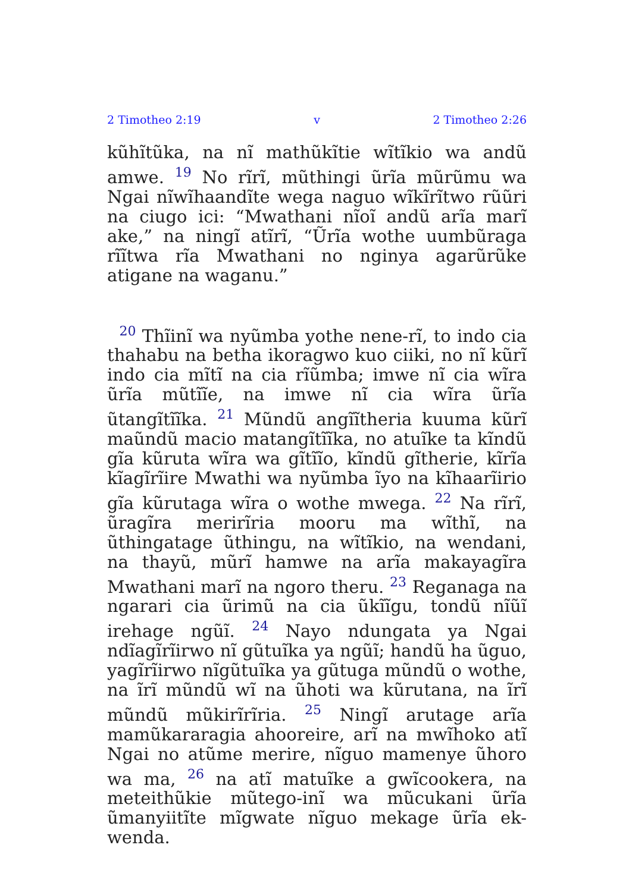2 Timotheo 2:19 v 2 Timotheo 2:26
kũhĩtũka, na nĩ mathũkĩtie wĩtĩkio wa andũ amwe. <sup>19</sup> No rĩrĩ, mũthingi ũrĩa mũrũmu wa Ngai nĩwĩhaandĩte wega naguo wĩkĩrĩtwo rũũri na ciugo ici: “Mwathani nĩoĩ andũ arĩa marĩ ake,” na ningĩ atĩrĩ, “Ũrĩa wothe uumbũraga rĩĩtwa rĩa Mwathani no nginya agarũrũke atigane na waganu.”
<sup>20</sup> Thĩinĩ wa nyũmba yothe nene-rĩ, to indo cia thahabu na betha ikoragwo kuo ciiki, no nĩ kũrĩ indo cia mĩtĩ na cia rĩũmba; imwe nĩ cia wĩra ũrĩa mũtĩĩe, na imwe nĩ cia wĩra ũrĩa ũtangĩtĩĩka. <sup>21</sup> Mũndũ angĩĩtheria kuuma kũrĩ maũndũ macio matangĩtĩĩka, no atuĩke ta kĩndũ gĩa kũruta wĩra wa gĩtĩĩo, kĩndũ gĩtherie, kĩrĩa kĩagĩrĩire Mwathi wa nyũmba ĩyo na kĩhaarĩirio gĩa kũrutaga wĩra o wothe mwega. <sup>22</sup> Na rĩrĩ, ũragĩra merirĩria mooru ma wĩthĩ, na ũthingatage ũthingu, na wĩtĩkio, na wendani, na thayũ, mũrĩ hamwe na arĩa makayagĩra Mwathani marĩ na ngoro theru. <sup>23</sup> Reganaga na ngarari cia ũrimũ na cia ũkĩĩgu, tondũ nĩũĩ irehage ngũĩ. <sup>24</sup> Nayo ndungata ya Ngai ndĩagĩrĩirwo nĩ gũtuĩka ya ngũĩ; handũ ha ũguo, yagĩrĩirwo nĩgũtuĩka ya gũtuga mũndũ o wothe, na ĩrĩ mũndũ wĩ na ũhoti wa kũrutana, na ĩrĩ mũndũ mũkirĩrĩria. <sup>25</sup> Ningĩ arutage arĩa mamũkararagia ahooreire, arĩ na mwĩhoko atĩ Ngai no atũme merire, nĩguo mamenye ũhoro wa ma, <sup>26</sup> na atĩ matuĩke a gwĩcookera, na meteithũkie mũtego-inĩ wa mũcukani ũrĩa ũmanyiitĩte mĩgwate nĩguo mekage ũrĩa ek-wenda.